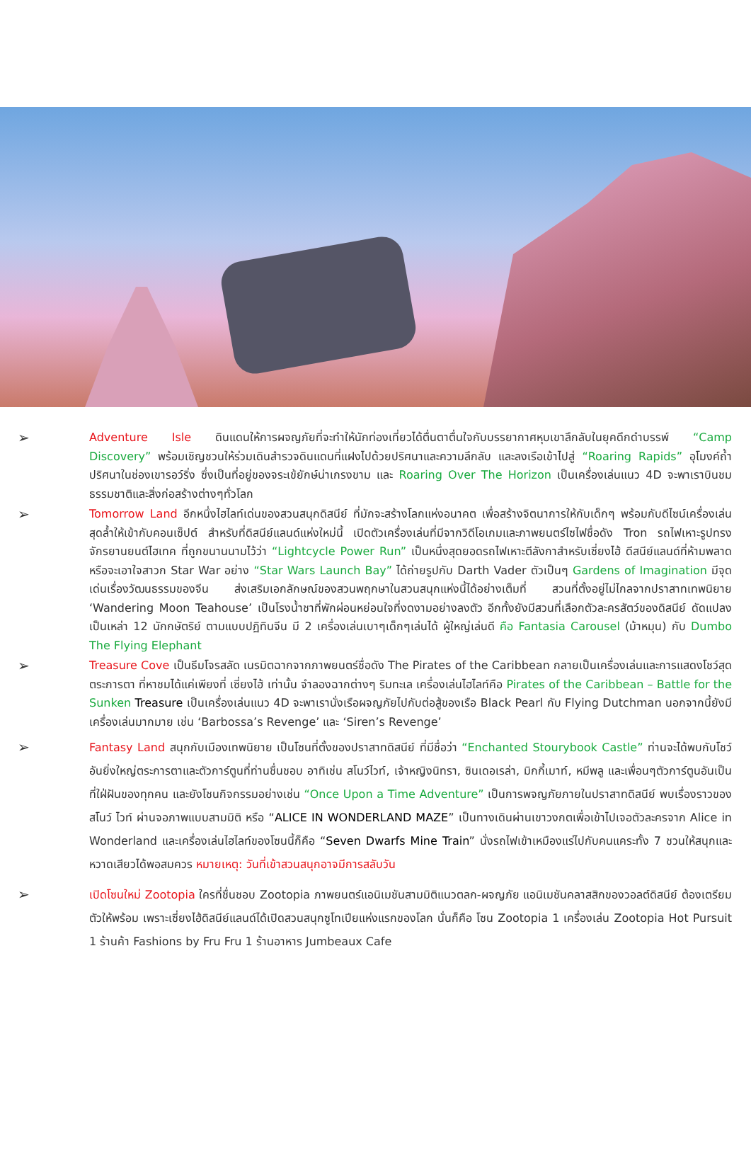➢
Adventure Isle ดินแดนให้การผจญภัยที่จะทำให้นักท่องเที่ยวได้ตื่นตาตื่นใจกับบรรยากาศหุบเขาลึกลับในยุคดึกดำบรรพ์ “Camp Discovery” พร้อมเชิญชวนให้ร่วมเดินสำรวจดินแดนที่แฝงไปด้วยปริศนาและความลึกลับ และลงเรือเข้าไปสู่ “Roaring Rapids” อุโมงค์ถ้ำปริศนาในช่องเขารอว์ริ่ง ซึ่งเป็นที่อยู่ของจระเข้ยักษ์น่าเกรงขาม และ Roaring Over The Horizon เป็นเครื่องเล่นแนว 4D จะพาเราบินชมธรรมชาติและสิ่งก่อสร้างต่างๆทั่วโลก
➢
Tomorrow Land อีกหนึ่งไฮไลท์เด่นของสวนสนุกดิสนีย์ ที่มักจะสร้างโลกแห่งอนาคต เพื่อสร้างจิตนาการให้กับเด็กๆ พร้อมกับดีไซน์เครื่องเล่นสุดล้ำให้เข้ากับคอนเซ็ปต์ สำหรับที่ดิสนีย์แลนด์แห่งใหม่นี้ เปิดตัวเครื่องเล่นที่มีจากวิดีโอเกมและภาพยนตร์ไซไฟชื่อดัง Tron รถไฟเหาะรูปทรงจักรยานยนต์ไฮเทค ที่ถูกขนานนามไว้ว่า “Lightcycle Power Run” เป็นหนึ่งสุดยอดรถไฟเหาะตีลังกาสำหรับเซี่ยงไฮ้ ดีสนีย์แลนด์ที่ห้ามพลาด หรือจะเอาใจสาวก Star War อย่าง “Star Wars Launch Bay” ได้ถ่ายรูปกับ Darth Vader ตัวเป็นๆ Gardens of Imagination มีจุดเด่นเรื่องวัฒนธรรมของจีน ส่งเสริมเอกลักษณ์ของสวนพฤกษาในสวนสนุกแห่งนี้ได้อย่างเต็มที่ สวนที่ตั้งอยู่ไม่ไกลจากปราสาทเทพนิยาย ‘Wandering Moon Teahouse’ เป็นโรงน้ำชาที่พักผ่อนหย่อนใจที่งดงามอย่างลงตัว อีกทั้งยังมีสวนที่เลือกตัวละครสัตว์ของดิสนีย์ ดัดแปลงเป็นเหล่า 12 นักกษัตริย์ ตามแบบปฏิทินจีน มี 2 เครื่องเล่นเบาๆเด็กๆเล่นได้ ผู้ใหญ่เล่นดี คือ Fantasia Carousel (ม้าหมุน) กับ Dumbo The Flying Elephant
➢
Treasure Cove เป็นธีมโจรสลัด เนรมิตฉากจากภาพยนตร์ชื่อดัง The Pirates of the Caribbean กลายเป็นเครื่องเล่นและการแสดงโชว์สุดตระการตา ที่หาชมได้แค่เพียงที่ เซี่ยงไฮ้ เท่านั้น จำลองฉากต่างๆ ริมทะเล เครื่องเล่นไฮไลท์คือ Pirates of the Caribbean – Battle for the Sunken Treasure เป็นเครื่องเล่นแนว 4D จะพาเรานั่งเรือผจญภัยไปกับต่อสู้ของเรือ Black Pearl กับ Flying Dutchman นอกจากนี้ยังมีเครื่องเล่นมากมาย เช่น ‘Barbossa’s Revenge’ และ ‘Siren’s Revenge’
➢
Fantasy Land สนุกกับเมืองเทพนิยาย เป็นโซนที่ตั้งของปราสาทดิสนีย์ ที่มีชื่อว่า “Enchanted Stourybook Castle” ท่านจะได้พบกับโชว์อันยิ่งใหญ่ตระการตาและตัวการ์ตูนที่ท่านชื่นชอบ อาทิเช่น สโนว์ไวท์, เจ้าหญิงนิทรา, ซินเดอเรล่า, มิกกี้เมาท์, หมีพลู และเพื่อนๆตัวการ์ตูนอันเป็นที่ใฝ่ฝันของทุกคน และยังโชนกิจกรรมอย่างเช่น “Once Upon a Time Adventure” เป็นการพจญภัยภายในปราสาทดิสนีย์ พบเรื่องราวของสโนว์ ไวท์ ผ่านจอภาพแบบสามมิติ หรือ “ALICE IN WONDERLAND MAZE” เป็นทางเดินผ่านเขาวงกตเพื่อเข้าไปเจอตัวละครจาก Alice in Wonderland และเครื่องเล่นไฮไลท์ของโซนนี้ก็คือ “Seven Dwarfs Mine Train” นั่งรถไฟเข้าเหมืองแร่ไปกับคนแคระทั้ง 7 ชวนให้สนุกและหวาดเสียวได้พอสมควร หมายเหตุ: วันที่เข้าสวนสนุกอาจมีการสลับวัน
➢
เปิดโซนใหม่ Zootopia ใครที่ชื่นชอบ Zootopia ภาพยนตร์แอนิเมชันสามมิติแนวตลก-ผจญภัย แอนิเมชันคลาสสิกของวอลต์ดิสนีย์ ต้องเตรียมตัวให้พร้อม เพราะเซี่ยงไฮ้ดิสนีย์แลนด์ได้เปิดสวนสนุกซูโทเปียแห่งแรกของโลก นั่นก็คือ โซน Zootopia 1 เครื่องเล่น Zootopia Hot Pursuit 1 ร้านค้า Fashions by Fru Fru 1 ร้านอาหาร Jumbeaux Cafe